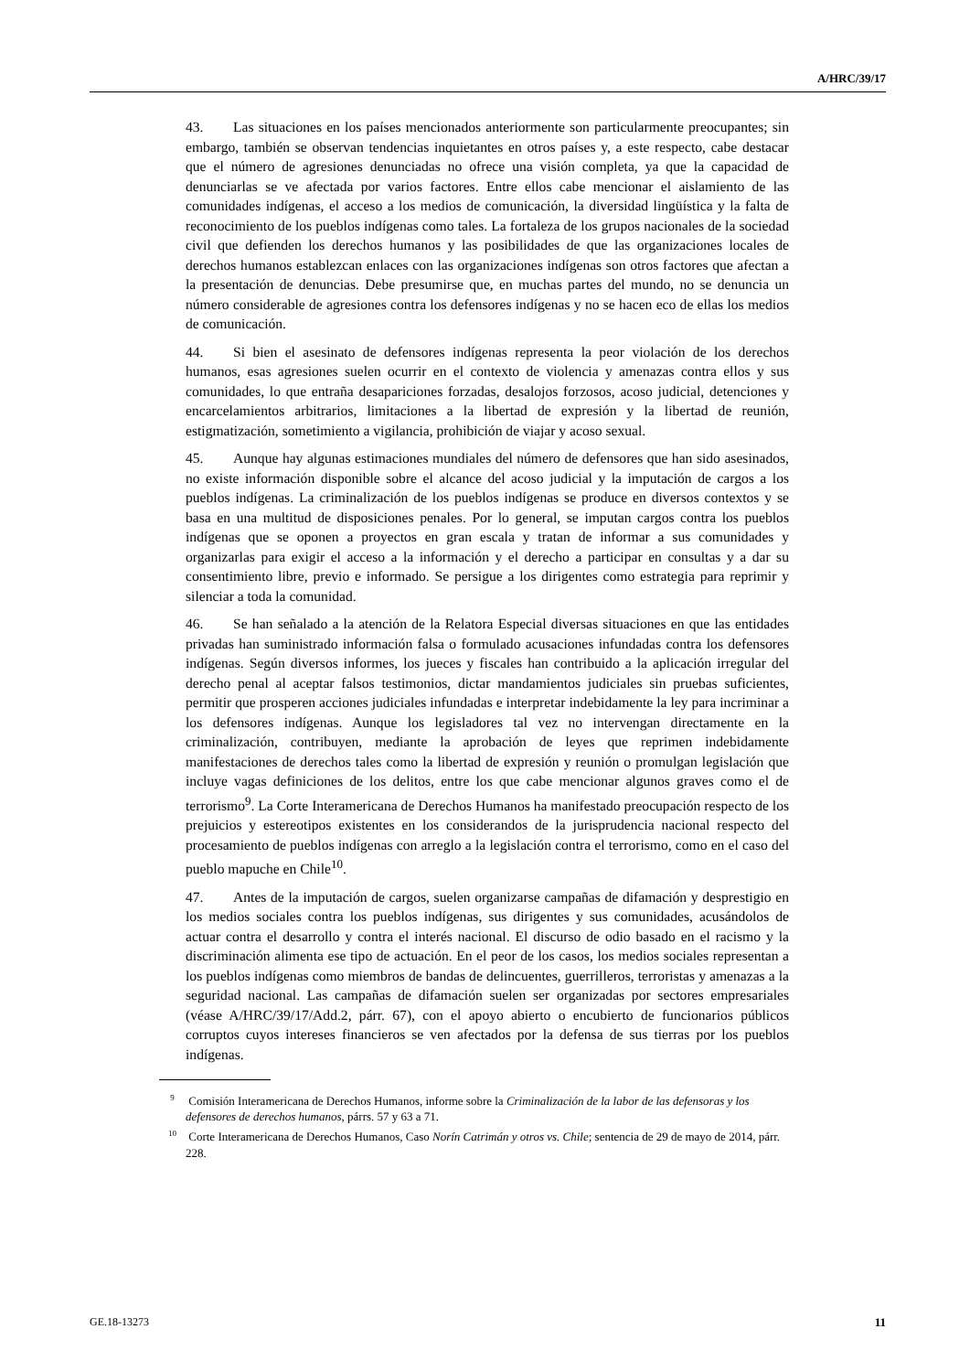A/HRC/39/17
43. Las situaciones en los países mencionados anteriormente son particularmente preocupantes; sin embargo, también se observan tendencias inquietantes en otros países y, a este respecto, cabe destacar que el número de agresiones denunciadas no ofrece una visión completa, ya que la capacidad de denunciarlas se ve afectada por varios factores. Entre ellos cabe mencionar el aislamiento de las comunidades indígenas, el acceso a los medios de comunicación, la diversidad lingüística y la falta de reconocimiento de los pueblos indígenas como tales. La fortaleza de los grupos nacionales de la sociedad civil que defienden los derechos humanos y las posibilidades de que las organizaciones locales de derechos humanos establezcan enlaces con las organizaciones indígenas son otros factores que afectan a la presentación de denuncias. Debe presumirse que, en muchas partes del mundo, no se denuncia un número considerable de agresiones contra los defensores indígenas y no se hacen eco de ellas los medios de comunicación.
44. Si bien el asesinato de defensores indígenas representa la peor violación de los derechos humanos, esas agresiones suelen ocurrir en el contexto de violencia y amenazas contra ellos y sus comunidades, lo que entraña desapariciones forzadas, desalojos forzosos, acoso judicial, detenciones y encarcelamientos arbitrarios, limitaciones a la libertad de expresión y la libertad de reunión, estigmatización, sometimiento a vigilancia, prohibición de viajar y acoso sexual.
45. Aunque hay algunas estimaciones mundiales del número de defensores que han sido asesinados, no existe información disponible sobre el alcance del acoso judicial y la imputación de cargos a los pueblos indígenas. La criminalización de los pueblos indígenas se produce en diversos contextos y se basa en una multitud de disposiciones penales. Por lo general, se imputan cargos contra los pueblos indígenas que se oponen a proyectos en gran escala y tratan de informar a sus comunidades y organizarlas para exigir el acceso a la información y el derecho a participar en consultas y a dar su consentimiento libre, previo e informado. Se persigue a los dirigentes como estrategia para reprimir y silenciar a toda la comunidad.
46. Se han señalado a la atención de la Relatora Especial diversas situaciones en que las entidades privadas han suministrado información falsa o formulado acusaciones infundadas contra los defensores indígenas. Según diversos informes, los jueces y fiscales han contribuido a la aplicación irregular del derecho penal al aceptar falsos testimonios, dictar mandamientos judiciales sin pruebas suficientes, permitir que prosperen acciones judiciales infundadas e interpretar indebidamente la ley para incriminar a los defensores indígenas. Aunque los legisladores tal vez no intervengan directamente en la criminalización, contribuyen, mediante la aprobación de leyes que reprimen indebidamente manifestaciones de derechos tales como la libertad de expresión y reunión o promulgan legislación que incluye vagas definiciones de los delitos, entre los que cabe mencionar algunos graves como el de terrorismo<sup>9</sup>. La Corte Interamericana de Derechos Humanos ha manifestado preocupación respecto de los prejuicios y estereotipos existentes en los considerandos de la jurisprudencia nacional respecto del procesamiento de pueblos indígenas con arreglo a la legislación contra el terrorismo, como en el caso del pueblo mapuche en Chile<sup>10</sup>.
47. Antes de la imputación de cargos, suelen organizarse campañas de difamación y desprestigio en los medios sociales contra los pueblos indígenas, sus dirigentes y sus comunidades, acusándolos de actuar contra el desarrollo y contra el interés nacional. El discurso de odio basado en el racismo y la discriminación alimenta ese tipo de actuación. En el peor de los casos, los medios sociales representan a los pueblos indígenas como miembros de bandas de delincuentes, guerrilleros, terroristas y amenazas a la seguridad nacional. Las campañas de difamación suelen ser organizadas por sectores empresariales (véase A/HRC/39/17/Add.2, párr. 67), con el apoyo abierto o encubierto de funcionarios públicos corruptos cuyos intereses financieros se ven afectados por la defensa de sus tierras por los pueblos indígenas.
<sup>9</sup> Comisión Interamericana de Derechos Humanos, informe sobre la Criminalización de la labor de las defensoras y los defensores de derechos humanos, párrs. 57 y 63 a 71.
<sup>10</sup> Corte Interamericana de Derechos Humanos, Caso Norín Catrimán y otros vs. Chile; sentencia de 29 de mayo de 2014, párr. 228.
GE.18-13273 11